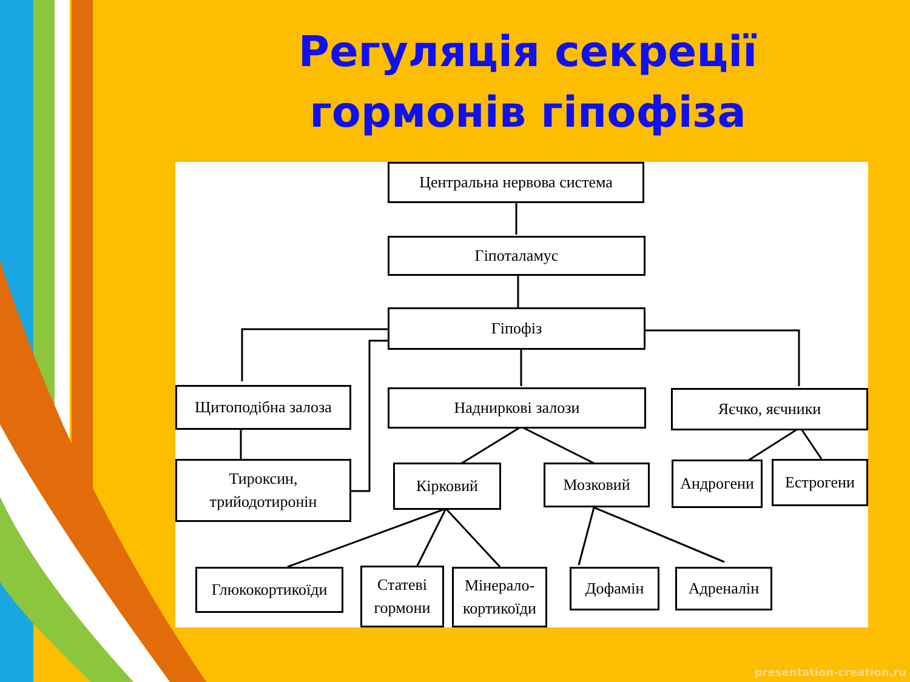Регуляція секреції гормонів гіпофіза
Центральна нервова система
Гіпоталамус
Гіпофіз
Щитоподібна залоза Надниркові залози Яєчко, яєчники
Тироксин,
трийодотиронін
Кірковий Мозковий Андрогени Естрогени
Глюкокортикоїди
Статеві
гормони
Мінерало-
кортикоїди
Дофамін Адреналін
presentation-creation.ru